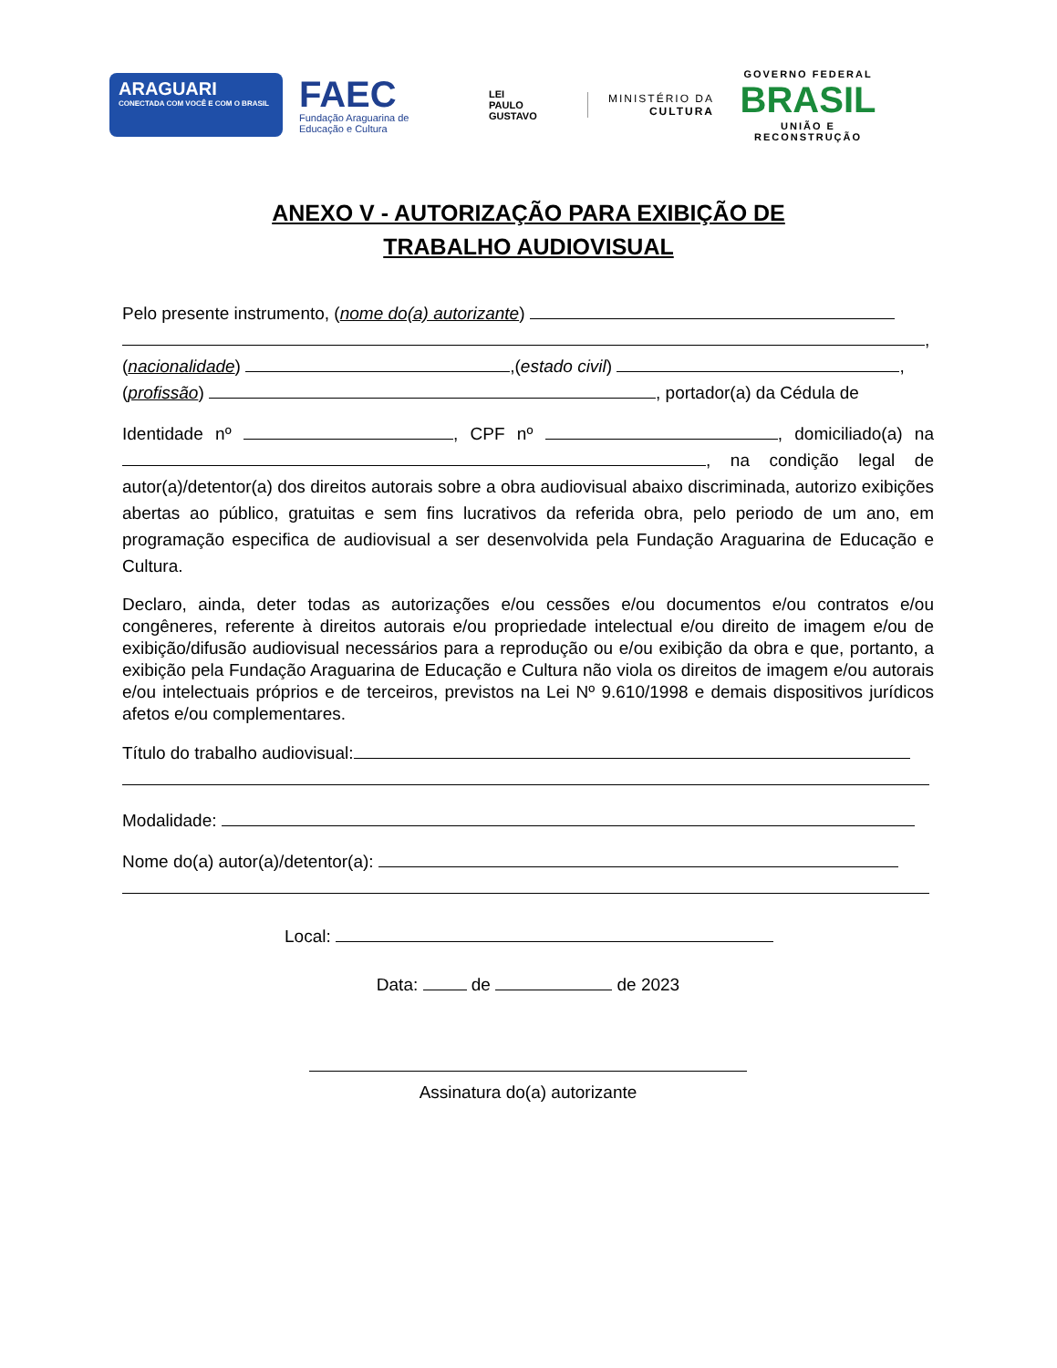ARAGUARI
CONECTADA COM VOCÊ E COM O BRASIL
FAEC
Fundação Araguarina de Educação e Cultura
LEI
PAULO
GUSTAVO
MINISTÉRIO DA
CULTURA
GOVERNO FEDERAL
BRASIL
UNIÃO E RECONSTRUÇÃO
ANEXO V - AUTORIZAÇÃO PARA EXIBIÇÃO DE
TRABALHO AUDIOVISUAL
Pelo presente instrumento, (nome do(a) autorizante)
,
(nacionalidade) ,(estado civil) ,
(profissão) , portador(a) da Cédula de
Identidade nº , CPF nº , domiciliado(a) na , na condição legal de autor(a)/detentor(a) dos direitos autorais sobre a obra audiovisual abaixo discriminada, autorizo exibições abertas ao público, gratuitas e sem fins lucrativos da referida obra, pelo periodo de um ano, em programação especifica de audiovisual a ser desenvolvida pela Fundação Araguarina de Educação e Cultura.
Declaro, ainda, deter todas as autorizações e/ou cessões e/ou documentos e/ou contratos e/ou congêneres, referente à direitos autorais e/ou propriedade intelectual e/ou direito de imagem e/ou de exibição/difusão audiovisual necessários para a reprodução ou e/ou exibição da obra e que, portanto, a exibição pela Fundação Araguarina de Educação e Cultura não viola os direitos de imagem e/ou autorais e/ou intelectuais próprios e de terceiros, previstos na Lei Nº 9.610/1998 e demais dispositivos jurídicos afetos e/ou complementares.
Título do trabalho audiovisual:
Modalidade:
Nome do(a) autor(a)/detentor(a):
Local:
Data: de de 2023
Assinatura do(a) autorizante